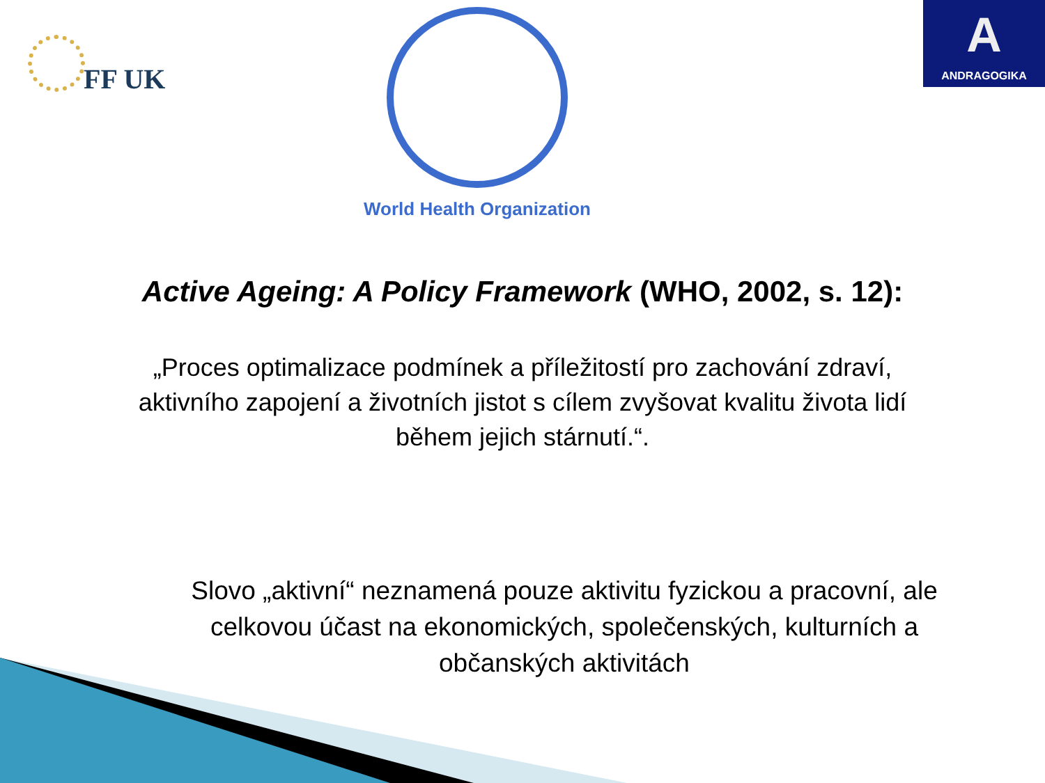FF UK
World Health Organization
A
ANDRAGOGIKA
Active Ageing: A Policy Framework (WHO, 2002, s. 12):
„Proces optimalizace podmínek a příležitostí pro zachování zdraví, aktivního zapojení a životních jistot s cílem zvyšovat kvalitu života lidí během jejich stárnutí.“.
Slovo „aktivní“ neznamená pouze aktivitu fyzickou a pracovní, ale celkovou účast na ekonomických, společenských, kulturních a občanských aktivitách